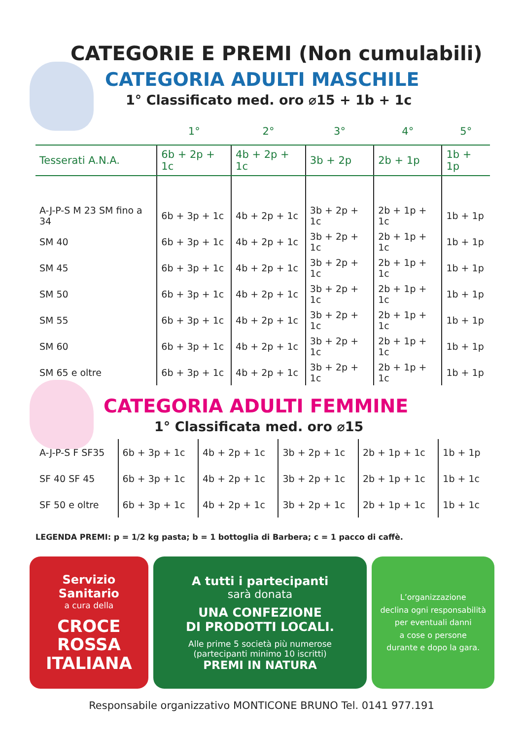CATEGORIE E PREMI (Non cumulabili)
CATEGORIA ADULTI MASCHILE
1° Classificato med. oro ⌀15 + 1b + 1c
| | 1° | 2° | 3° | 4° | 5° |
| --- | --- | --- | --- | --- | --- |
| Tesserati A.N.A. | 6b + 2p + 1c | 4b + 2p + 1c | 3b + 2p | 2b + 1p | 1b + 1p |
| A-J-P-S M 23 SM fino a 34 | 6b + 3p + 1c | 4b + 2p + 1c | 3b + 2p + 1c | 2b + 1p + 1c | 1b + 1p |
| SM 40 | 6b + 3p + 1c | 4b + 2p + 1c | 3b + 2p + 1c | 2b + 1p + 1c | 1b + 1p |
| SM 45 | 6b + 3p + 1c | 4b + 2p + 1c | 3b + 2p + 1c | 2b + 1p + 1c | 1b + 1p |
| SM 50 | 6b + 3p + 1c | 4b + 2p + 1c | 3b + 2p + 1c | 2b + 1p + 1c | 1b + 1p |
| SM 55 | 6b + 3p + 1c | 4b + 2p + 1c | 3b + 2p + 1c | 2b + 1p + 1c | 1b + 1p |
| SM 60 | 6b + 3p + 1c | 4b + 2p + 1c | 3b + 2p + 1c | 2b + 1p + 1c | 1b + 1p |
| SM 65 e oltre | 6b + 3p + 1c | 4b + 2p + 1c | 3b + 2p + 1c | 2b + 1p + 1c | 1b + 1p |
CATEGORIA ADULTI FEMMINE
1° Classificata med. oro ⌀15
| A-J-P-S F SF35 | 6b + 3p + 1c | 4b + 2p + 1c | 3b + 2p + 1c | 2b + 1p + 1c | 1b + 1p |
| SF 40 SF 45 | 6b + 3p + 1c | 4b + 2p + 1c | 3b + 2p + 1c | 2b + 1p + 1c | 1b + 1c |
| SF 50 e oltre | 6b + 3p + 1c | 4b + 2p + 1c | 3b + 2p + 1c | 2b + 1p + 1c | 1b + 1c |
LEGENDA PREMI: p = 1/2 kg pasta; b = 1 bottoglia di Barbera; c = 1 pacco di caffè.
Servizio
Sanitario
a cura della
CROCE
ROSSA
ITALIANA
A tutti i partecipanti
sarà donata
UNA CONFEZIONE
DI PRODOTTI LOCALI.
Alle prime 5 società più numerose
(partecipanti minimo 10 iscritti)
PREMI IN NATURA
L’organizzazione
declina ogni responsabilità
per eventuali danni
a cose o persone
durante e dopo la gara.
Responsabile organizzativo MONTICONE BRUNO Tel. 0141 977.191